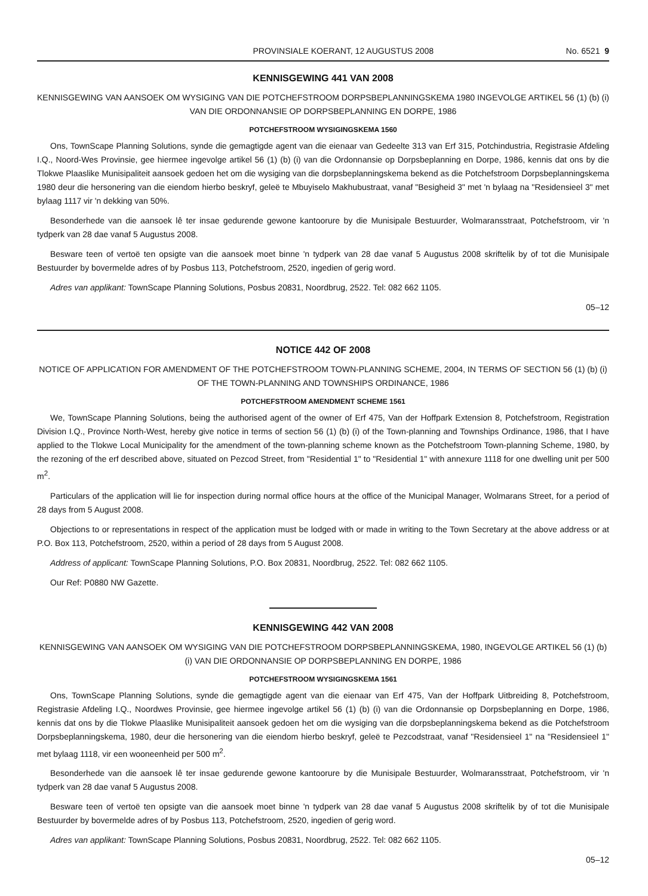PROVINSIALE KOERANT, 12 AUGUSTUS 2008 No. 6521 9
KENNISGEWING 441 VAN 2008
KENNISGEWING VAN AANSOEK OM WYSIGING VAN DIE POTCHEFSTROOM DORPSBEPLANNINGSKEMA 1980 INGEVOLGE ARTIKEL 56 (1) (b) (i) VAN DIE ORDONNANSIE OP DORPSBEPLANNING EN DORPE, 1986
POTCHEFSTROOM WYSIGINGSKEMA 1560
Ons, TownScape Planning Solutions, synde die gemagtigde agent van die eienaar van Gedeelte 313 van Erf 315, Potchindustria, Registrasie Afdeling I.Q., Noord-Wes Provinsie, gee hiermee ingevolge artikel 56 (1) (b) (i) van die Ordonnansie op Dorpsbeplanning en Dorpe, 1986, kennis dat ons by die Tlokwe Plaaslike Munisipaliteit aansoek gedoen het om die wysiging van die dorpsbeplanningskema bekend as die Potchefstroom Dorpsbeplanningskema 1980 deur die hersonering van die eiendom hierbo beskryf, geleë te Mbuyiselo Makhubustraat, vanaf "Besigheid 3" met 'n bylaag na "Residensieel 3" met bylaag 1117 vir 'n dekking van 50%.
Besonderhede van die aansoek lê ter insae gedurende gewone kantoorure by die Munisipale Bestuurder, Wolmaransstraat, Potchefstroom, vir 'n tydperk van 28 dae vanaf 5 Augustus 2008.
Besware teen of vertoë ten opsigte van die aansoek moet binne 'n tydperk van 28 dae vanaf 5 Augustus 2008 skriftelik by of tot die Munisipale Bestuurder by bovermelde adres of by Posbus 113, Potchefstroom, 2520, ingedien of gerig word.
Adres van applikant: TownScape Planning Solutions, Posbus 20831, Noordbrug, 2522. Tel: 082 662 1105.
05–12
NOTICE 442 OF 2008
NOTICE OF APPLICATION FOR AMENDMENT OF THE POTCHEFSTROOM TOWN-PLANNING SCHEME, 2004, IN TERMS OF SECTION 56 (1) (b) (i) OF THE TOWN-PLANNING AND TOWNSHIPS ORDINANCE, 1986
POTCHEFSTROOM AMENDMENT SCHEME 1561
We, TownScape Planning Solutions, being the authorised agent of the owner of Erf 475, Van der Hoffpark Extension 8, Potchefstroom, Registration Division I.Q., Province North-West, hereby give notice in terms of section 56 (1) (b) (i) of the Town-planning and Townships Ordinance, 1986, that I have applied to the Tlokwe Local Municipality for the amendment of the town-planning scheme known as the Potchefstroom Town-planning Scheme, 1980, by the rezoning of the erf described above, situated on Pezcod Street, from "Residential 1" to "Residential 1" with annexure 1118 for one dwelling unit per 500 m<sup>2</sup>.
Particulars of the application will lie for inspection during normal office hours at the office of the Municipal Manager, Wolmarans Street, for a period of 28 days from 5 August 2008.
Objections to or representations in respect of the application must be lodged with or made in writing to the Town Secretary at the above address or at P.O. Box 113, Potchefstroom, 2520, within a period of 28 days from 5 August 2008.
Address of applicant: TownScape Planning Solutions, P.O. Box 20831, Noordbrug, 2522. Tel: 082 662 1105.
Our Ref: P0880 NW Gazette.
KENNISGEWING 442 VAN 2008
KENNISGEWING VAN AANSOEK OM WYSIGING VAN DIE POTCHEFSTROOM DORPSBEPLANNINGSKEMA, 1980, INGEVOLGE ARTIKEL 56 (1) (b) (i) VAN DIE ORDONNANSIE OP DORPSBEPLANNING EN DORPE, 1986
POTCHEFSTROOM WYSIGINGSKEMA 1561
Ons, TownScape Planning Solutions, synde die gemagtigde agent van die eienaar van Erf 475, Van der Hoffpark Uitbreiding 8, Potchefstroom, Registrasie Afdeling I.Q., Noordwes Provinsie, gee hiermee ingevolge artikel 56 (1) (b) (i) van die Ordonnansie op Dorpsbeplanning en Dorpe, 1986, kennis dat ons by die Tlokwe Plaaslike Munisipaliteit aansoek gedoen het om die wysiging van die dorpsbeplanningskema bekend as die Potchefstroom Dorpsbeplanningskema, 1980, deur die hersonering van die eiendom hierbo beskryf, geleë te Pezcodstraat, vanaf "Residensieel 1" na "Residensieel 1" met bylaag 1118, vir een wooneenheid per 500 m<sup>2</sup>.
Besonderhede van die aansoek lê ter insae gedurende gewone kantoorure by die Munisipale Bestuurder, Wolmaransstraat, Potchefstroom, vir 'n tydperk van 28 dae vanaf 5 Augustus 2008.
Besware teen of vertoë ten opsigte van die aansoek moet binne 'n tydperk van 28 dae vanaf 5 Augustus 2008 skriftelik by of tot die Munisipale Bestuurder by bovermelde adres of by Posbus 113, Potchefstroom, 2520, ingedien of gerig word.
Adres van applikant: TownScape Planning Solutions, Posbus 20831, Noordbrug, 2522. Tel: 082 662 1105.
05–12